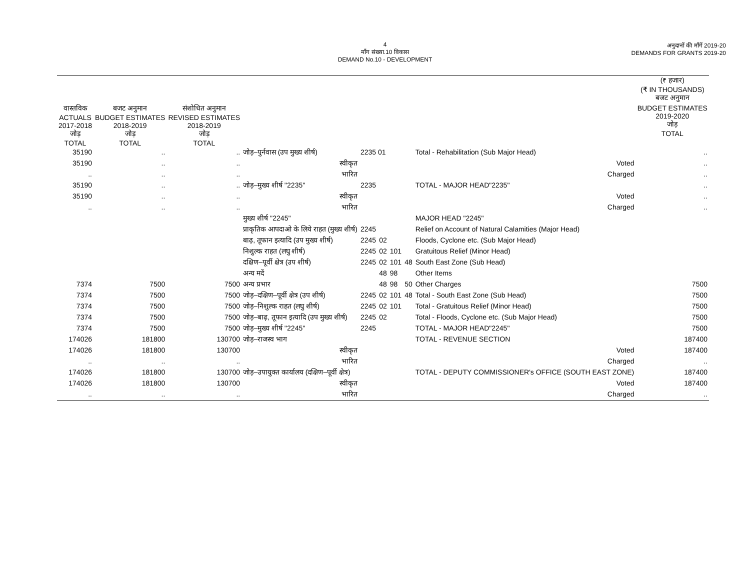4
माँग संख्या.10 विकास
DEMAND No.10 - DEVELOPMENT
अनुदानों की माँगें 2019-20
DEMANDS FOR GRANTS 2019-20
| | | | | | | | | | (₹ हजार) (₹ IN THOUSANDS) बजट अनुमान |
| --- | --- | --- | --- | --- | --- | --- | --- | --- | --- |
| वास्तविक ACTUALS 2017-2018 जोड़ TOTAL | बजट अनुमान BUDGET ESTIMATES 2018-2019 जोड़ TOTAL | संशोधित अनुमान REVISED ESTIMATES 2018-2019 जोड़ TOTAL | | | | | | | BUDGET ESTIMATES 2019-2020 जोड़ TOTAL |
| 35190 | .. | .. | जोड़–पुर्नवास (उप मुख्य शीर्ष) | 2235 01 | | | | Total - Rehabilitation (Sub Major Head) | .. |
| 35190 | .. | .. | स्वीकृत | | | | | Voted | .. |
| .. | .. | .. | भारित | | | | | Charged | .. |
| 35190 | .. | .. | जोड़–मुख्य शीर्ष ''2235'' | 2235 | | | | TOTAL - MAJOR HEAD"2235" | .. |
| 35190 | .. | .. | स्वीकृत | | | | | Voted | .. |
| .. | .. | .. | भारित | | | | | Charged | .. |
| | | | मुख्य शीर्ष ''2245'' | | | | | MAJOR HEAD "2245" | |
| | | | प्राकृतिक आपदाओ के लिये राहत (मुख्य शीर्ष) | 2245 | | | | Relief on Account of Natural Calamities (Major Head) | |
| | | | बाढ़, तूफान इत्यादि (उप मुख्य शीर्ष) | 2245 | 02 | | | Floods, Cyclone etc. (Sub Major Head) | |
| | | | निशुल्क राहत (लघु शीर्ष) | 2245 | 02 | 101 | | Gratuitous Relief (Minor Head) | |
| | | | दक्षिण–पूर्वी क्षेत्र (उप शीर्ष) | 2245 | 02 | 101 | 48 | South East Zone (Sub Head) | |
| | | | अन्य मदें | | 48 | 98 | | Other Items | |
| 7374 | 7500 | 7500 | अन्य प्रभार | | 48 | 98 | 50 | Other Charges | 7500 |
| 7374 | 7500 | 7500 | जोड़–दक्षिण–पूर्वी क्षेत्र (उप शीर्ष) | 2245 | 02 | 101 | 48 | Total - South East Zone (Sub Head) | 7500 |
| 7374 | 7500 | 7500 | जोड़–निशुल्क राहत (लघु शीर्ष) | 2245 | 02 | 101 | | Total - Gratuitous Relief (Minor Head) | 7500 |
| 7374 | 7500 | 7500 | जोड़–बाढ़, तूफान इत्यादि (उप मुख्य शीर्ष) | 2245 | 02 | | | Total - Floods, Cyclone etc. (Sub Major Head) | 7500 |
| 7374 | 7500 | 7500 | जोड़–मुख्य शीर्ष ''2245'' | 2245 | | | | TOTAL - MAJOR HEAD"2245" | 7500 |
| 174026 | 181800 | 130700 | जोड़–राजस्व भाग | | | | | TOTAL - REVENUE SECTION | 187400 |
| 174026 | 181800 | 130700 | स्वीकृत | | | | | Voted | 187400 |
| .. | .. | .. | भारित | | | | | Charged | .. |
| 174026 | 181800 | 130700 | जोड़–उपायुक्त कार्यालय (दक्षिण–पूर्वी क्षेत्र) | | | | | TOTAL - DEPUTY COMMISSIONER's OFFICE (SOUTH EAST ZONE) | 187400 |
| 174026 | 181800 | 130700 | स्वीकृत | | | | | Voted | 187400 |
| .. | .. | .. | भारित | | | | | Charged | .. |